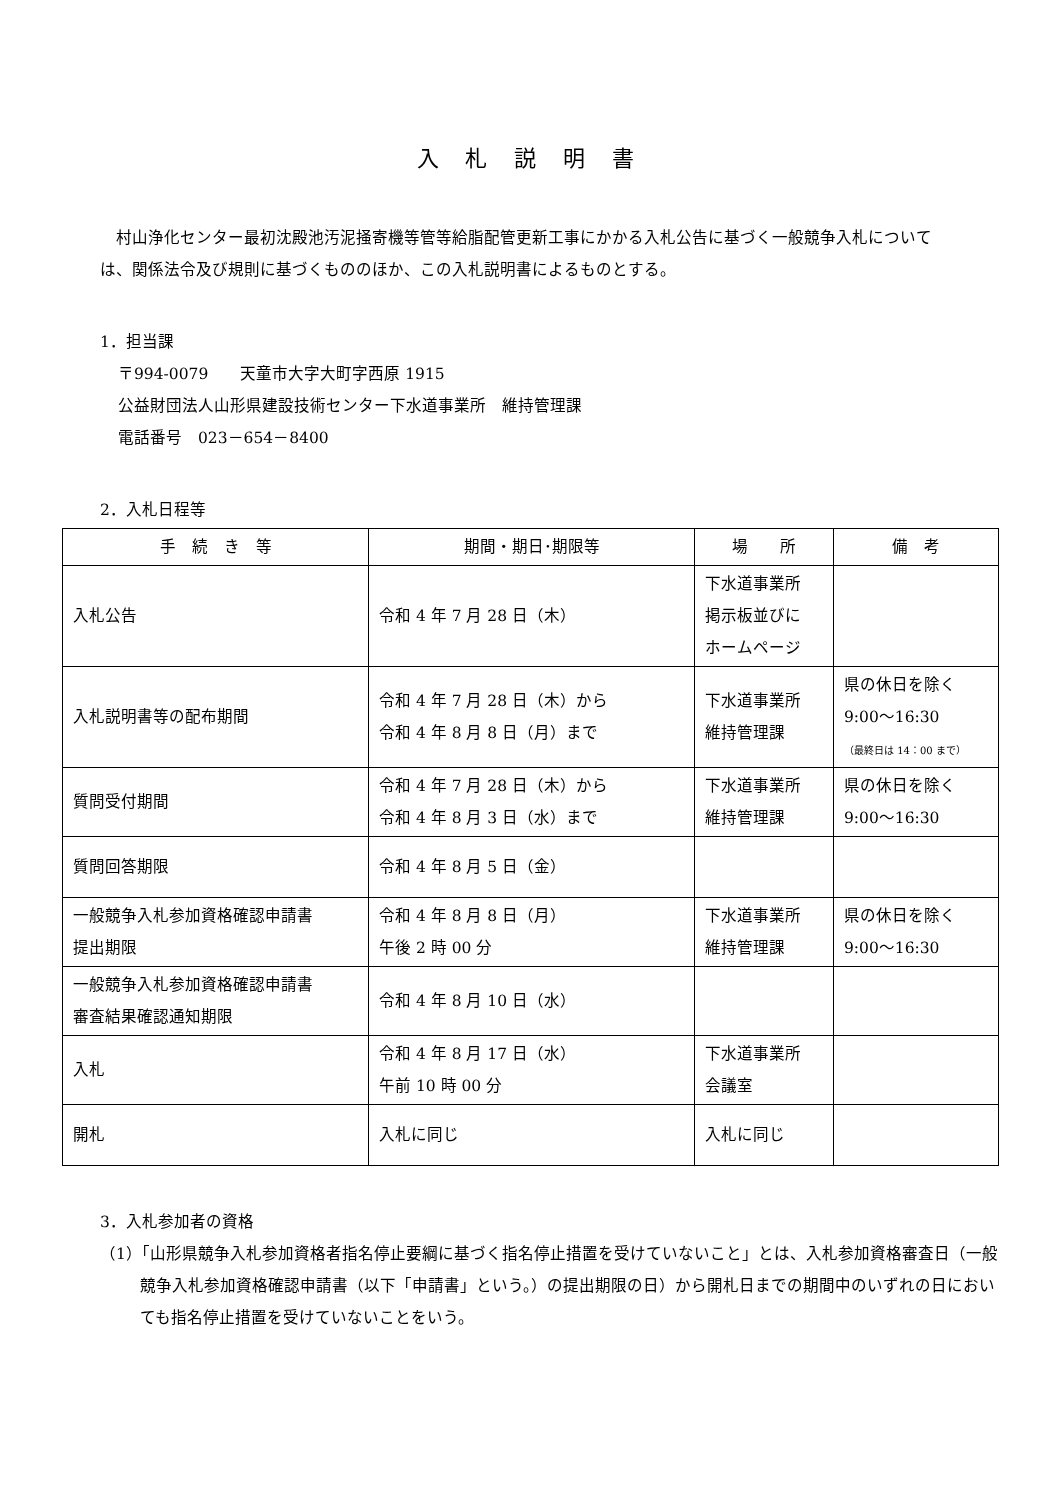入 札 説 明 書
村山浄化センター最初沈殿池汚泥掻寄機等管等給脂配管更新工事にかかる入札公告に基づく一般競争入札については、関係法令及び規則に基づくもののほか、この入札説明書によるものとする。
1．担当課
〒994-0079　　天童市大字大町字西原 1915
公益財団法人山形県建設技術センター下水道事業所　維持管理課
電話番号　023－654－8400
2．入札日程等
| 手 続 き 等 | 期間・期日･期限等 | 場 所 | 備 考 |
| --- | --- | --- | --- |
| 入札公告 | 令和 4 年 7 月 28 日（木） | 下水道事業所 掲示板並びに ホームページ | |
| 入札説明書等の配布期間 | 令和 4 年 7 月 28 日（木）から 令和 4 年 8 月 8 日（月）まで | 下水道事業所 維持管理課 | 県の休日を除く 9:00～16:30 （最終日は 14：00 まで） |
| 質問受付期間 | 令和 4 年 7 月 28 日（木）から 令和 4 年 8 月 3 日（水）まで | 下水道事業所 維持管理課 | 県の休日を除く 9:00～16:30 |
| 質問回答期限 | 令和 4 年 8 月 5 日（金） | | |
| 一般競争入札参加資格確認申請書 提出期限 | 令和 4 年 8 月 8 日（月） 午後 2 時 00 分 | 下水道事業所 維持管理課 | 県の休日を除く 9:00～16:30 |
| 一般競争入札参加資格確認申請書 審査結果確認通知期限 | 令和 4 年 8 月 10 日（水） | | |
| 入札 | 令和 4 年 8 月 17 日（水） 午前 10 時 00 分 | 下水道事業所 会議室 | |
| 開札 | 入札に同じ | 入札に同じ | |
3．入札参加者の資格
（1）「山形県競争入札参加資格者指名停止要綱に基づく指名停止措置を受けていないこと」とは、入札参加資格審査日（一般競争入札参加資格確認申請書（以下「申請書」という。）の提出期限の日）から開札日までの期間中のいずれの日においても指名停止措置を受けていないことをいう。